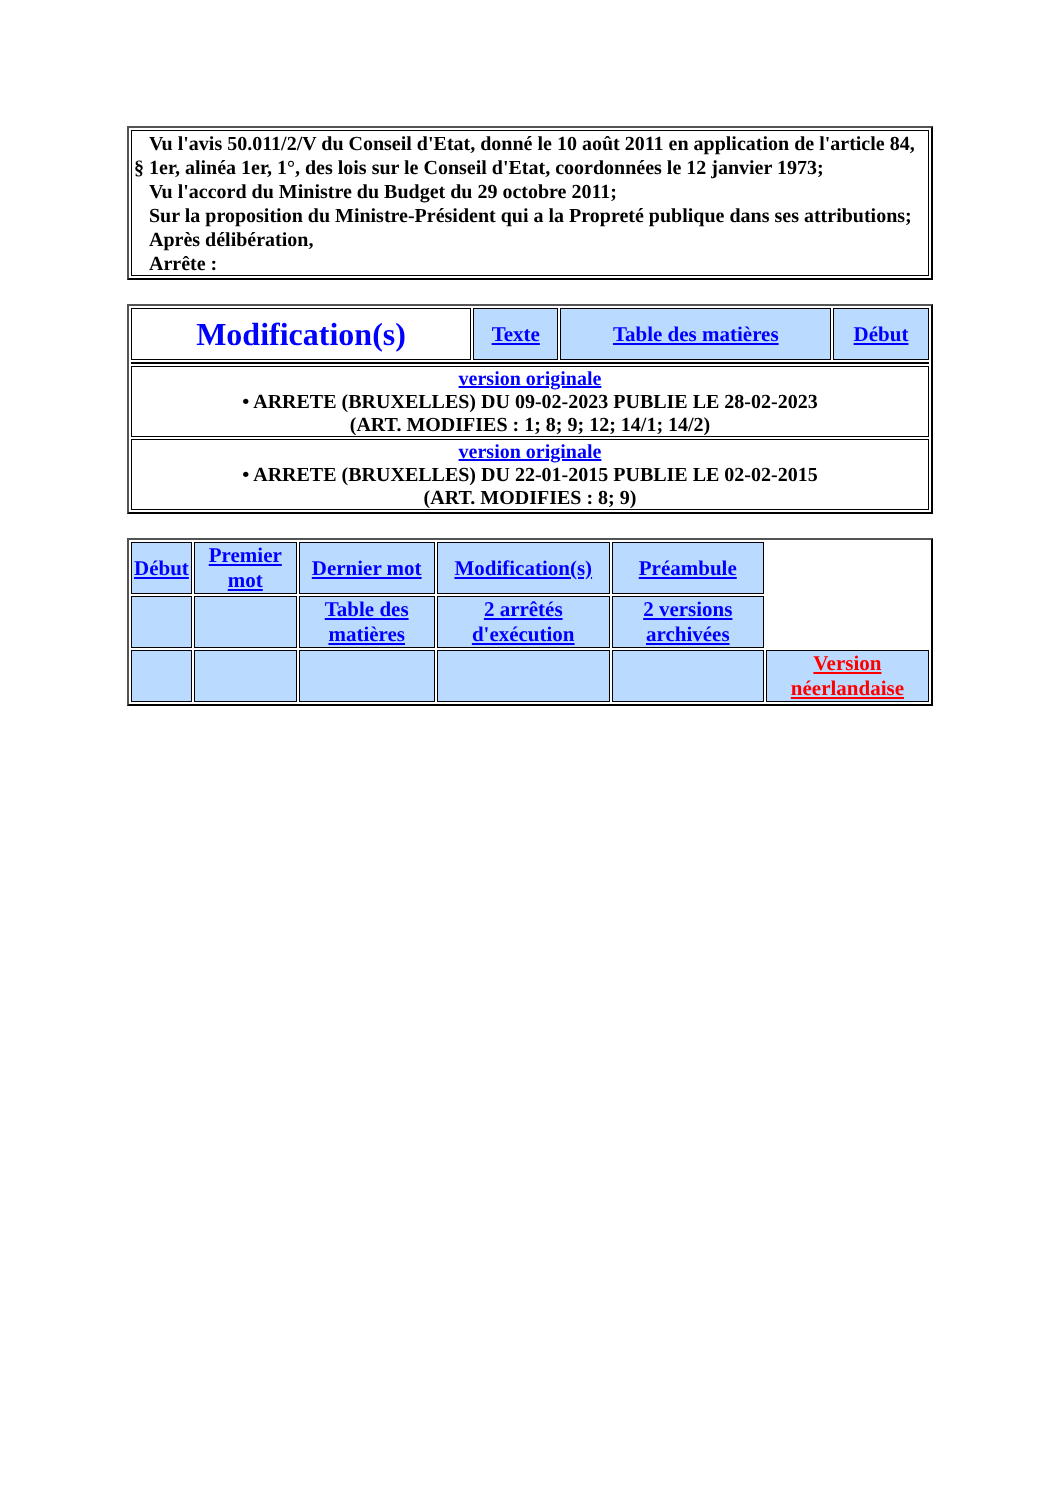| Vu l'avis 50.011/2/V du Conseil d'Etat, donné le 10 août 2011 en application de l'article 84, § 1er, alinéa 1er, 1°, des lois sur le Conseil d'Etat, coordonnées le 12 janvier 1973; Vu l'accord du Ministre du Budget du 29 octobre 2011; Sur la proposition du Ministre-Président qui a la Propreté publique dans ses attributions; Après délibération, Arrête : |
| Modification(s) | Texte | Table des matières | Début |
| version originale • ARRETE (BRUXELLES) DU 09-02-2023 PUBLIE LE 28-02-2023 (ART. MODIFIES : 1; 8; 9; 12; 14/1; 14/2) | | | |
| version originale • ARRETE (BRUXELLES) DU 22-01-2015 PUBLIE LE 02-02-2015 (ART. MODIFIES : 8; 9) | | | |
| Début | Premier mot | Dernier mot | Modification(s) | Préambule | |
| | | Table des matières | 2 arrêtés d'exécution | 2 versions archivées | |
| | | | | | Version néerlandaise |